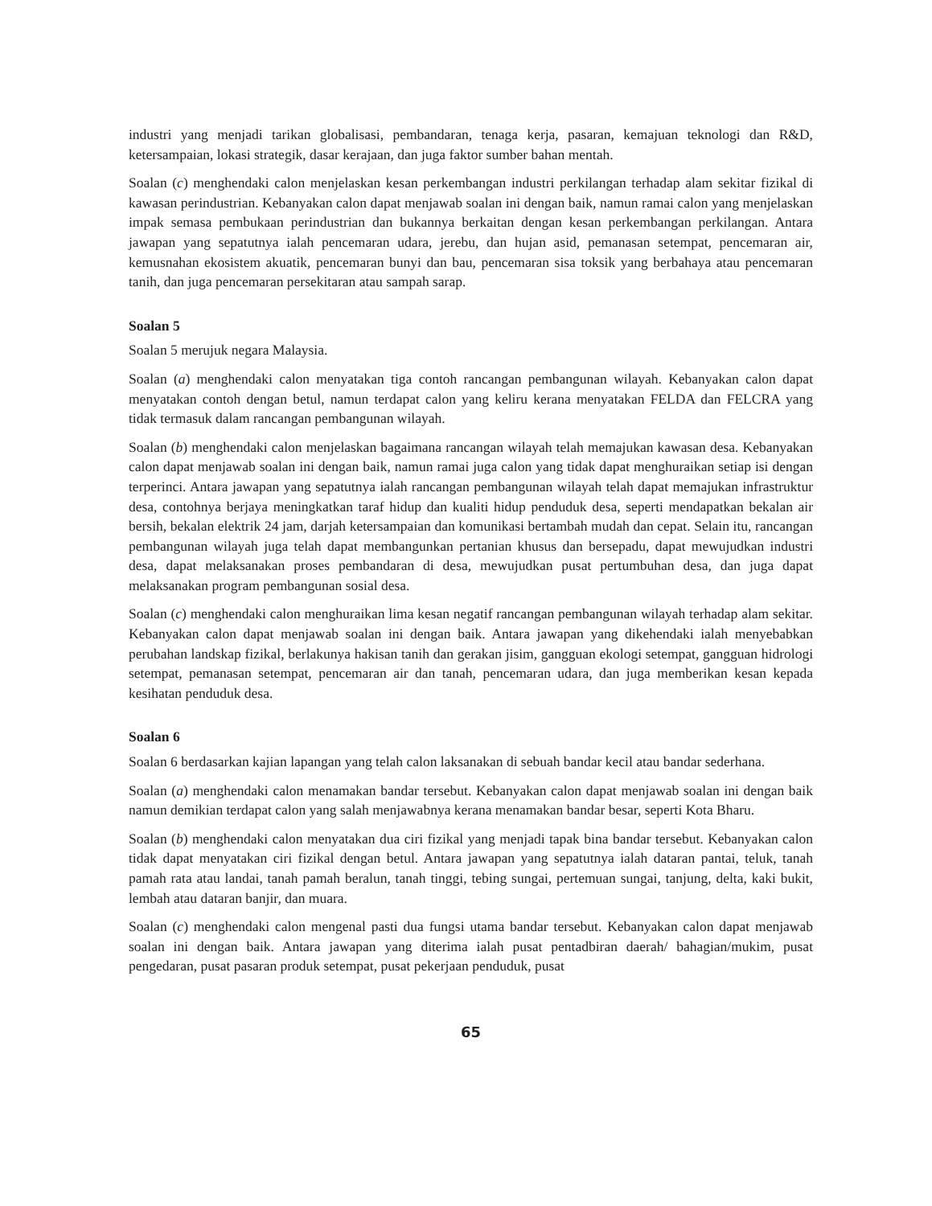industri yang menjadi tarikan globalisasi, pembandaran, tenaga kerja, pasaran, kemajuan teknologi dan R&D, ketersampaian, lokasi strategik, dasar kerajaan, dan juga faktor sumber bahan mentah.
Soalan (c) menghendaki calon menjelaskan kesan perkembangan industri perkilangan terhadap alam sekitar fizikal di kawasan perindustrian. Kebanyakan calon dapat menjawab soalan ini dengan baik, namun ramai calon yang menjelaskan impak semasa pembukaan perindustrian dan bukannya berkaitan dengan kesan perkembangan perkilangan. Antara jawapan yang sepatutnya ialah pencemaran udara, jerebu, dan hujan asid, pemanasan setempat, pencemaran air, kemusnahan ekosistem akuatik, pencemaran bunyi dan bau, pencemaran sisa toksik yang berbahaya atau pencemaran tanih, dan juga pencemaran persekitaran atau sampah sarap.
Soalan 5
Soalan 5 merujuk negara Malaysia.
Soalan (a) menghendaki calon menyatakan tiga contoh rancangan pembangunan wilayah. Kebanyakan calon dapat menyatakan contoh dengan betul, namun terdapat calon yang keliru kerana menyatakan FELDA dan FELCRA yang tidak termasuk dalam rancangan pembangunan wilayah.
Soalan (b) menghendaki calon menjelaskan bagaimana rancangan wilayah telah memajukan kawasan desa. Kebanyakan calon dapat menjawab soalan ini dengan baik, namun ramai juga calon yang tidak dapat menghuraikan setiap isi dengan terperinci. Antara jawapan yang sepatutnya ialah rancangan pembangunan wilayah telah dapat memajukan infrastruktur desa, contohnya berjaya meningkatkan taraf hidup dan kualiti hidup penduduk desa, seperti mendapatkan bekalan air bersih, bekalan elektrik 24 jam, darjah ketersampaian dan komunikasi bertambah mudah dan cepat. Selain itu, rancangan pembangunan wilayah juga telah dapat membangunkan pertanian khusus dan bersepadu, dapat mewujudkan industri desa, dapat melaksanakan proses pembandaran di desa, mewujudkan pusat pertumbuhan desa, dan juga dapat melaksanakan program pembangunan sosial desa.
Soalan (c) menghendaki calon menghuraikan lima kesan negatif rancangan pembangunan wilayah terhadap alam sekitar. Kebanyakan calon dapat menjawab soalan ini dengan baik. Antara jawapan yang dikehendaki ialah menyebabkan perubahan landskap fizikal, berlakunya hakisan tanih dan gerakan jisim, gangguan ekologi setempat, gangguan hidrologi setempat, pemanasan setempat, pencemaran air dan tanah, pencemaran udara, dan juga memberikan kesan kepada kesihatan penduduk desa.
Soalan 6
Soalan 6 berdasarkan kajian lapangan yang telah calon laksanakan di sebuah bandar kecil atau bandar sederhana.
Soalan (a) menghendaki calon menamakan bandar tersebut. Kebanyakan calon dapat menjawab soalan ini dengan baik namun demikian terdapat calon yang salah menjawabnya kerana menamakan bandar besar, seperti Kota Bharu.
Soalan (b) menghendaki calon menyatakan dua ciri fizikal yang menjadi tapak bina bandar tersebut. Kebanyakan calon tidak dapat menyatakan ciri fizikal dengan betul. Antara jawapan yang sepatutnya ialah dataran pantai, teluk, tanah pamah rata atau landai, tanah pamah beralun, tanah tinggi, tebing sungai, pertemuan sungai, tanjung, delta, kaki bukit, lembah atau dataran banjir, dan muara.
Soalan (c) menghendaki calon mengenal pasti dua fungsi utama bandar tersebut. Kebanyakan calon dapat menjawab soalan ini dengan baik. Antara jawapan yang diterima ialah pusat pentadbiran daerah/ bahagian/mukim, pusat pengedaran, pusat pasaran produk setempat, pusat pekerjaan penduduk, pusat
65